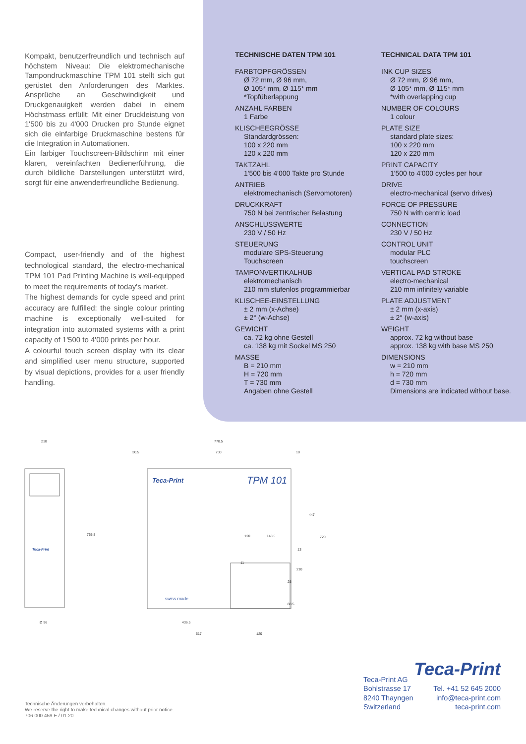Kompakt, benutzerfreundlich und technisch auf höchstem Niveau: Die elektromechanische Tampondruckmaschine TPM 101 stellt sich gut gerüstet den Anforderungen des Marktes. Ansprüche an Geschwindigkeit und Druckgenauigkeit werden dabei in einem Höchstmass erfüllt: Mit einer Druckleistung von 1'500 bis zu 4'000 Drucken pro Stunde eignet sich die einfarbige Druckmaschine bestens für die Integration in Automationen.
Ein farbiger Touchscreen-Bildschirm mit einer klaren, vereinfachten Bedienerführung, die durch bildliche Darstellungen unterstützt wird, sorgt für eine anwenderfreundliche Bedienung.
Compact, user-friendly and of the highest technological standard, the electro-mechanical TPM 101 Pad Printing Machine is well-equipped to meet the requirements of today's market.
The highest demands for cycle speed and print accuracy are fulfilled: the single colour printing machine is exceptionally well-suited for integration into automated systems with a print capacity of 1'500 to 4'000 prints per hour.
A colourful touch screen display with its clear and simplified user menu structure, supported by visual depictions, provides for a user friendly handling.
TECHNISCHE DATEN TPM 101
FARBTOPFGRÖSSEN
Ø 72 mm, Ø 96 mm,
Ø 105* mm, Ø 115* mm
*Topfüberlappung
ANZAHL FARBEN
1 Farbe
KLISCHEEGRÖSSE
Standardgrössen:
100 x 220 mm
120 x 220 mm
TAKTZAHL
1'500 bis 4'000 Takte pro Stunde
ANTRIEB
elektromechanisch (Servomotoren)
DRUCKKRAFT
750 N bei zentrischer Belastung
ANSCHLUSSWERTE
230 V / 50 Hz
STEUERUNG
modulare SPS-Steuerung
Touchscreen
TAMPONVERTIKALHUB
elektromechanisch
210 mm stufenlos programmierbar
KLISCHEE-EINSTELLUNG
± 2 mm (x-Achse)
± 2° (w-Achse)
GEWICHT
ca. 72 kg ohne Gestell
ca. 138 kg mit Sockel MS 250
MASSE
B = 210 mm
H = 720 mm
T = 730 mm
Angaben ohne Gestell
TECHNICAL DATA TPM 101
INK CUP SIZES
Ø 72 mm, Ø 96 mm,
Ø 105* mm, Ø 115* mm
*with overlapping cup
NUMBER OF COLOURS
1 colour
PLATE SIZE
standard plate sizes:
100 x 220 mm
120 x 220 mm
PRINT CAPACITY
1'500 to 4'000 cycles per hour
DRIVE
electro-mechanical (servo drives)
FORCE OF PRESSURE
750 N with centric load
CONNECTION
230 V / 50 Hz
CONTROL UNIT
modular PLC
touchscreen
VERTICAL PAD STROKE
electro-mechanical
210 mm infinitely variable
PLATE ADJUSTMENT
± 2 mm (x-axis)
± 2° (w-axis)
WEIGHT
approx. 72 kg without base
approx. 138 kg with base MS 250
DIMENSIONS
w = 210 mm
h = 720 mm
d = 730 mm
Dimensions are indicated without base.
210
765.5
Ø 96
Teca-Print
770.5
730
30.5
10
Teca-Print
TPM 101
swiss made
120
148.5
11
447
720
13
210
25
88.5
436.5
517
120
Technische Änderungen vorbehalten.
We reserve the right to make technical changes without prior notice.
706 000 459 E / 01.20
Teca-Print
Teca-Print AG
Bohlstrasse 17
8240 Thayngen
Switzerland
Tel. +41 52 645 2000
info@teca-print.com
teca-print.com